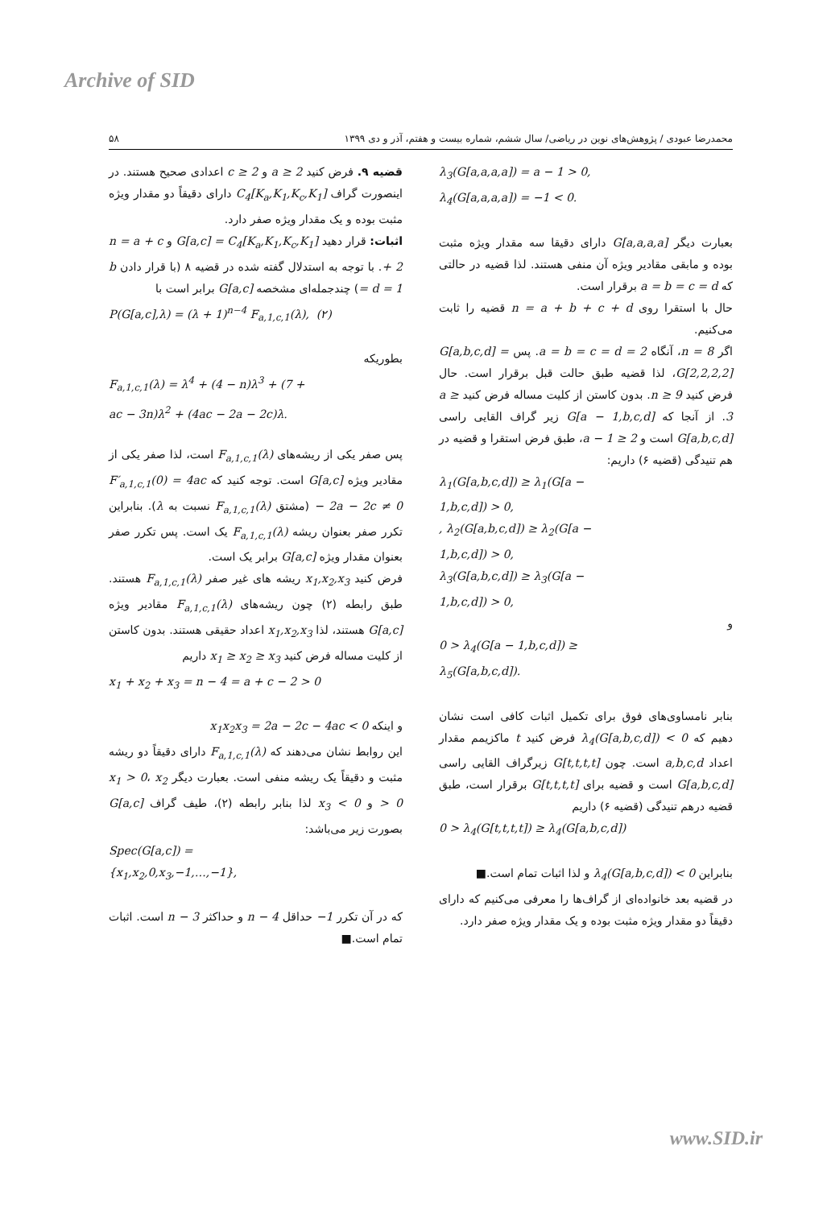Archive of SID
محمدرضا عبودی / پژوهش‌های نوین در ریاضی/ سال ششم، شماره بیست و هفتم، آذر و دی ۱۳۹۹ ۵۸
λ<sub>3</sub>(G[a,a,a,a]) = a − 1 > 0,
λ<sub>4</sub>(G[a,a,a,a]) = −1 < 0.
بعبارت دیگر G[a,a,a,a] دارای دقیقا سه مقدار ویژه مثبت بوده و مابقی مقادیر ویژه آن منفی هستند. لذا قضیه در حالتی که a = b = c = d برقرار است.
حال با استقرا روی n = a + b + c + d قضیه را ثابت می‌کنیم.
اگر n = 8، آنگاه a = b = c = d = 2. پس G[a,b,c,d] = G[2,2,2,2]، لذا قضیه طبق حالت قبل برقرار است. حال فرض کنید n ≥ 9. بدون کاستن از کلیت مساله فرض کنید a ≥ 3. از آنجا که G[a − 1,b,c,d] زیر گراف القایی راسی G[a,b,c,d] است و a − 1 ≥ 2، طبق فرض استقرا و قضیه در هم تنیدگی (قضیه ۶) داریم:
λ<sub>1</sub>(G[a,b,c,d]) ≥ λ<sub>1</sub>(G[a −
1,b,c,d]) > 0,
, λ<sub>2</sub>(G[a,b,c,d]) ≥ λ<sub>2</sub>(G[a −
1,b,c,d]) > 0,
λ<sub>3</sub>(G[a,b,c,d]) ≥ λ<sub>3</sub>(G[a −
1,b,c,d]) > 0,
و
0 > λ<sub>4</sub>(G[a − 1,b,c,d]) ≥
λ<sub>5</sub>(G[a,b,c,d]).
بنابر نامساوی‌های فوق برای تکمیل اثبات کافی است نشان دهیم که λ<sub>4</sub>(G[a,b,c,d]) < 0 فرض کنید t ماکزیمم مقدار اعداد a,b,c,d است. چون G[t,t,t,t] زیرگراف القایی راسی G[a,b,c,d] است و قضیه برای G[t,t,t,t] برقرار است، طبق قضیه درهم تنیدگی (قضیه ۶) داریم
0 > λ<sub>4</sub>(G[t,t,t,t]) ≥ λ<sub>4</sub>(G[a,b,c,d])
بنابراین λ<sub>4</sub>(G[a,b,c,d]) < 0 و لذا اثبات تمام است.■
در قضیه بعد خانواده‌ای از گراف‌ها را معرفی می‌کنیم که دارای دقیقاً دو مقدار ویژه مثبت بوده و یک مقدار ویژه صفر دارد.
قضیه ۹. فرض کنید a ≥ 2 و c ≥ 2 اعدادی صحیح هستند. در اینصورت گراف C<sub>4</sub>[K<sub>a</sub>,K<sub>1</sub>,K<sub>c</sub>,K<sub>1</sub>] دارای دقیقاً دو مقدار ویژه مثبت بوده و یک مقدار ویژه صفر دارد.
اثبات: قرار دهید G[a,c] = C<sub>4</sub>[K<sub>a</sub>,K<sub>1</sub>,K<sub>c</sub>,K<sub>1</sub>] و n = a + c + 2. با توجه به استدلال گفته شده در قضیه ۸ (با قرار دادن b = d = 1) چندجمله‌ای مشخصه G[a,c] برابر است با
P(G[a,c],λ) = (λ + 1)<sup>n−4</sup> F<sub>a,1,c,1</sub>(λ), (۲)
بطوریکه
F<sub>a,1,c,1</sub>(λ) = λ<sup>4</sup> + (4 − n)λ<sup>3</sup> + (7 +
ac − 3n)λ<sup>2</sup> + (4ac − 2a − 2c)λ.
پس صفر یکی از ریشه‌های F<sub>a,1,c,1</sub>(λ) است، لذا صفر یکی از مقادیر ویژه G[a,c] است. توجه کنید که F′<sub>a,1,c,1</sub>(0) = 4ac − 2a − 2c ≠ 0 (مشتق F<sub>a,1,c,1</sub>(λ) نسبت به λ). بنابراین تکرر صفر بعنوان ریشه F<sub>a,1,c,1</sub>(λ) یک است. پس تکرر صفر بعنوان مقدار ویژه G[a,c] برابر یک است.
فرض کنید x<sub>1</sub>,x<sub>2</sub>,x<sub>3</sub> ریشه های غیر صفر F<sub>a,1,c,1</sub>(λ) هستند. طبق رابطه (۲) چون ریشه‌های F<sub>a,1,c,1</sub>(λ) مقادیر ویژه G[a,c] هستند، لذا x<sub>1</sub>,x<sub>2</sub>,x<sub>3</sub> اعداد حقیقی هستند. بدون کاستن از کلیت مساله فرض کنید x<sub>1</sub> ≥ x<sub>2</sub> ≥ x<sub>3</sub> داریم
x<sub>1</sub> + x<sub>2</sub> + x<sub>3</sub> = n − 4 = a + c − 2 > 0
و اینکه x<sub>1</sub>x<sub>2</sub>x<sub>3</sub> = 2a − 2c − 4ac < 0
این روابط نشان می‌دهند که F<sub>a,1,c,1</sub>(λ) دارای دقیقاً دو ریشه مثبت و دقیقاً یک ریشه منفی است. بعبارت دیگر x<sub>1</sub> > 0، x<sub>2</sub> > 0 و x<sub>3</sub> < 0 لذا بنابر رابطه (۲)، طیف گراف G[a,c] بصورت زیر می‌باشد:
Spec(G[a,c]) =
{x<sub>1</sub>,x<sub>2</sub>,0,x<sub>3</sub>,−1,…,−1},
که در آن تکرر −1 حداقل n − 4 و حداکثر n − 3 است. اثبات تمام است.■
www.SID.ir